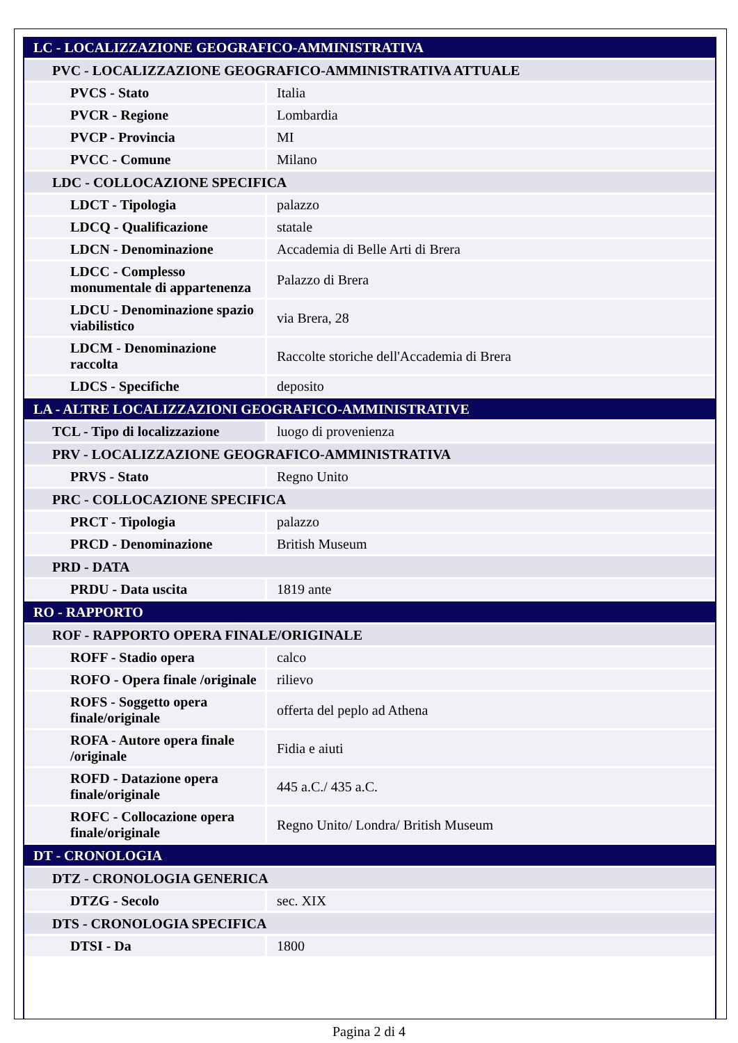| LC - LOCALIZZAZIONE GEOGRAFICO-AMMINISTRATIVA | |
| PVC - LOCALIZZAZIONE GEOGRAFICO-AMMINISTRATIVA ATTUALE | |
| PVCS - Stato | Italia |
| PVCR - Regione | Lombardia |
| PVCP - Provincia | MI |
| PVCC - Comune | Milano |
| LDC - COLLOCAZIONE SPECIFICA | |
| LDCT - Tipologia | palazzo |
| LDCQ - Qualificazione | statale |
| LDCN - Denominazione | Accademia di Belle Arti di Brera |
| LDCC - Complesso monumentale di appartenenza | Palazzo di Brera |
| LDCU - Denominazione spazio viabilistico | via Brera, 28 |
| LDCM - Denominazione raccolta | Raccolte storiche dell'Accademia di Brera |
| LDCS - Specifiche | deposito |
| LA - ALTRE LOCALIZZAZIONI GEOGRAFICO-AMMINISTRATIVE | |
| TCL - Tipo di localizzazione | luogo di provenienza |
| PRV - LOCALIZZAZIONE GEOGRAFICO-AMMINISTRATIVA | |
| PRVS - Stato | Regno Unito |
| PRC - COLLOCAZIONE SPECIFICA | |
| PRCT - Tipologia | palazzo |
| PRCD - Denominazione | British Museum |
| PRD - DATA | |
| PRDU - Data uscita | 1819 ante |
| RO - RAPPORTO | |
| ROF - RAPPORTO OPERA FINALE/ORIGINALE | |
| ROFF - Stadio opera | calco |
| ROFO - Opera finale /originale | rilievo |
| ROFS - Soggetto opera finale/originale | offerta del peplo ad Athena |
| ROFA - Autore opera finale /originale | Fidia e aiuti |
| ROFD - Datazione opera finale/originale | 445 a.C./ 435 a.C. |
| ROFC - Collocazione opera finale/originale | Regno Unito/ Londra/ British Museum |
| DT - CRONOLOGIA | |
| DTZ - CRONOLOGIA GENERICA | |
| DTZG - Secolo | sec. XIX |
| DTS - CRONOLOGIA SPECIFICA | |
| DTSI - Da | 1800 |
Pagina 2 di 4